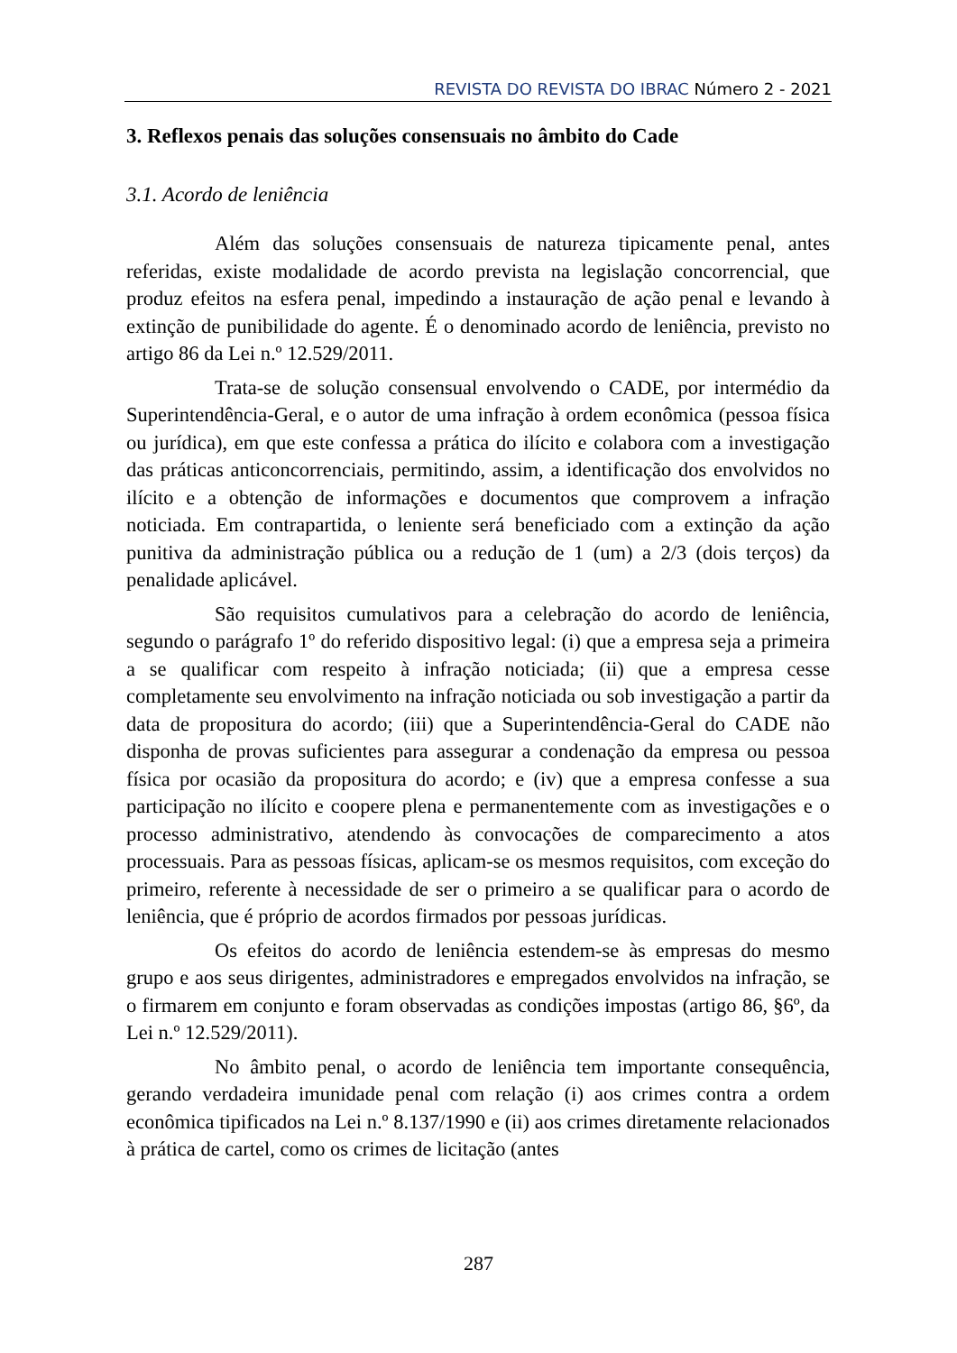REVISTA DO REVISTA DO IBRAC Número 2 - 2021
3. Reflexos penais das soluções consensuais no âmbito do Cade
3.1. Acordo de leniência
Além das soluções consensuais de natureza tipicamente penal, antes referidas, existe modalidade de acordo prevista na legislação concorrencial, que produz efeitos na esfera penal, impedindo a instauração de ação penal e levando à extinção de punibilidade do agente. É o denominado acordo de leniência, previsto no artigo 86 da Lei n.º 12.529/2011.
Trata-se de solução consensual envolvendo o CADE, por intermédio da Superintendência-Geral, e o autor de uma infração à ordem econômica (pessoa física ou jurídica), em que este confessa a prática do ilícito e colabora com a investigação das práticas anticoncorrenciais, permitindo, assim, a identificação dos envolvidos no ilícito e a obtenção de informações e documentos que comprovem a infração noticiada. Em contrapartida, o leniente será beneficiado com a extinção da ação punitiva da administração pública ou a redução de 1 (um) a 2/3 (dois terços) da penalidade aplicável.
São requisitos cumulativos para a celebração do acordo de leniência, segundo o parágrafo 1º do referido dispositivo legal: (i) que a empresa seja a primeira a se qualificar com respeito à infração noticiada; (ii) que a empresa cesse completamente seu envolvimento na infração noticiada ou sob investigação a partir da data de propositura do acordo; (iii) que a Superintendência-Geral do CADE não disponha de provas suficientes para assegurar a condenação da empresa ou pessoa física por ocasião da propositura do acordo; e (iv) que a empresa confesse a sua participação no ilícito e coopere plena e permanentemente com as investigações e o processo administrativo, atendendo às convocações de comparecimento a atos processuais. Para as pessoas físicas, aplicam-se os mesmos requisitos, com exceção do primeiro, referente à necessidade de ser o primeiro a se qualificar para o acordo de leniência, que é próprio de acordos firmados por pessoas jurídicas.
Os efeitos do acordo de leniência estendem-se às empresas do mesmo grupo e aos seus dirigentes, administradores e empregados envolvidos na infração, se o firmarem em conjunto e foram observadas as condições impostas (artigo 86, §6º, da Lei n.º 12.529/2011).
No âmbito penal, o acordo de leniência tem importante consequência, gerando verdadeira imunidade penal com relação (i) aos crimes contra a ordem econômica tipificados na Lei n.º 8.137/1990 e (ii) aos crimes diretamente relacionados à prática de cartel, como os crimes de licitação (antes
287